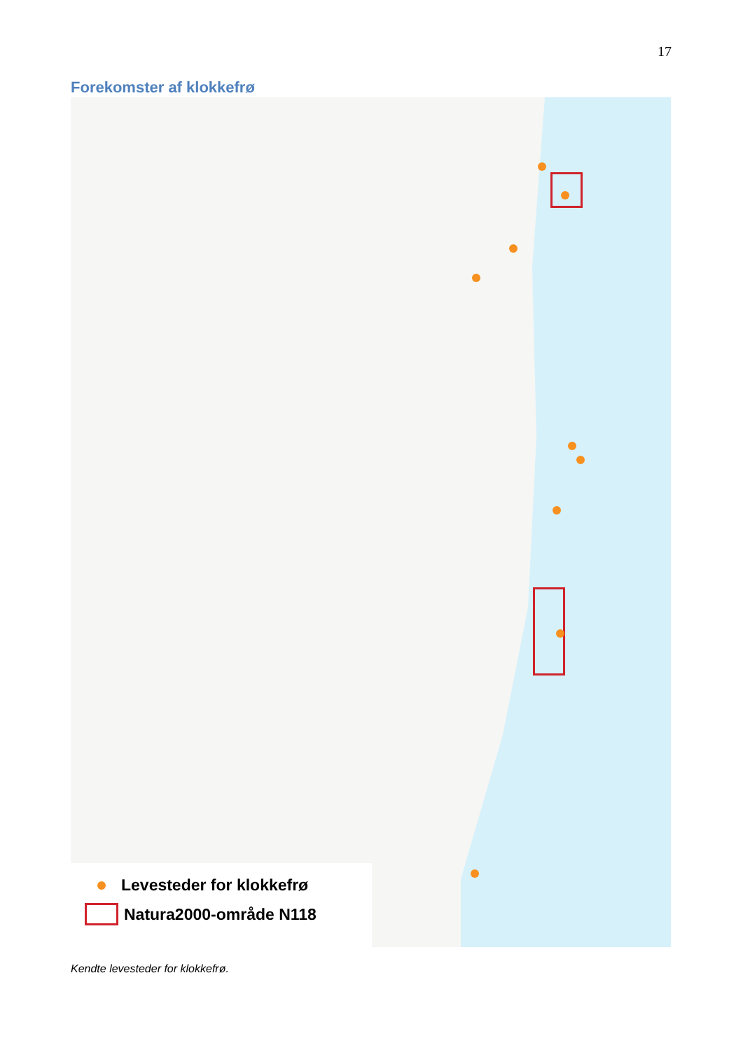17
Forekomster af klokkefrø
Levesteder for klokkefrø
Natura2000-område N118
Kendte levesteder for klokkefrø.